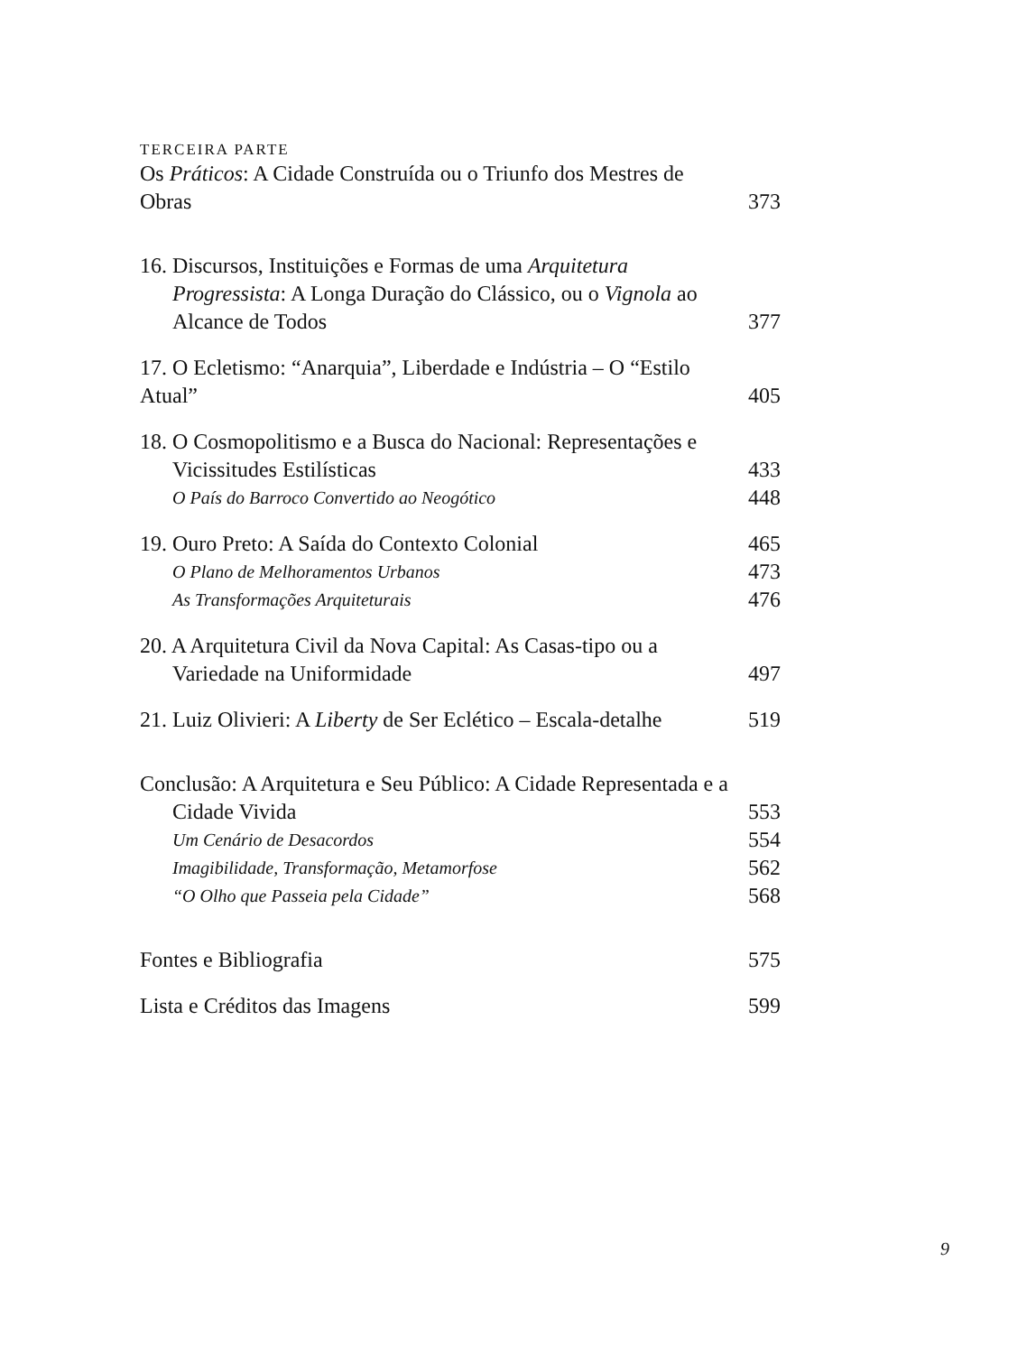TERCEIRA PARTE
Os Práticos: A Cidade Construída ou o Triunfo dos Mestres de Obras 373
16. Discursos, Instituições e Formas de uma Arquitetura Progressista: A Longa Duração do Clássico, ou o Vignola ao Alcance de Todos 377
17. O Ecletismo: “Anarquia”, Liberdade e Indústria – O “Estilo Atual” 405
18. O Cosmopolitismo e a Busca do Nacional: Representações e Vicissitudes Estilísticas 433
O País do Barroco Convertido ao Neogótico 448
19. Ouro Preto: A Saída do Contexto Colonial 465
O Plano de Melhoramentos Urbanos 473
As Transformações Arquiteturais 476
20. A Arquitetura Civil da Nova Capital: As Casas-tipo ou a Variedade na Uniformidade 497
21. Luiz Olivieri: A Liberty de Ser Eclético – Escala-detalhe 519
Conclusão: A Arquitetura e Seu Público: A Cidade Representada e a Cidade Vivida 553
Um Cenário de Desacordos 554
Imagibilidade, Transformação, Metamorfose 562
“O Olho que Passeia pela Cidade” 568
Fontes e Bibliografia 575
Lista e Créditos das Imagens 599
9